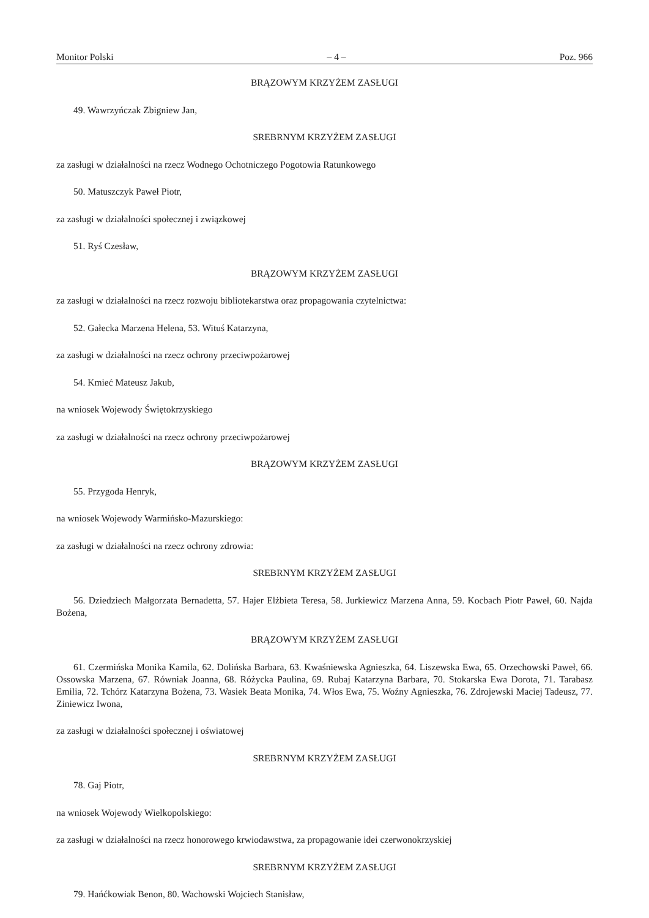Monitor Polski – 4 – Poz. 966
BRĄZOWYM KRZYŻEM ZASŁUGI
49. Wawrzyńczak Zbigniew Jan,
SREBRNYM KRZYŻEM ZASŁUGI
za zasługi w działalności na rzecz Wodnego Ochotniczego Pogotowia Ratunkowego
50. Matuszczyk Paweł Piotr,
za zasługi w działalności społecznej i związkowej
51. Ryś Czesław,
BRĄZOWYM KRZYŻEM ZASŁUGI
za zasługi w działalności na rzecz rozwoju bibliotekarstwa oraz propagowania czytelnictwa:
52. Gałecka Marzena Helena, 53. Wituś Katarzyna,
za zasługi w działalności na rzecz ochrony przeciwpożarowej
54. Kmieć Mateusz Jakub,
na wniosek Wojewody Świętokrzyskiego
za zasługi w działalności na rzecz ochrony przeciwpożarowej
BRĄZOWYM KRZYŻEM ZASŁUGI
55. Przygoda Henryk,
na wniosek Wojewody Warmińsko-Mazurskiego:
za zasługi w działalności na rzecz ochrony zdrowia:
SREBRNYM KRZYŻEM ZASŁUGI
56. Dziedziech Małgorzata Bernadetta, 57. Hajer Elżbieta Teresa, 58. Jurkiewicz Marzena Anna, 59. Kocbach Piotr Paweł, 60. Najda Bożena,
BRĄZOWYM KRZYŻEM ZASŁUGI
61. Czermińska Monika Kamila, 62. Dolińska Barbara, 63. Kwaśniewska Agnieszka, 64. Liszewska Ewa, 65. Orzechowski Paweł, 66. Ossowska Marzena, 67. Równiak Joanna, 68. Różycka Paulina, 69. Rubaj Katarzyna Barbara, 70. Stokarska Ewa Dorota, 71. Tarabasz Emilia, 72. Tchórz Katarzyna Bożena, 73. Wasiek Beata Monika, 74. Włos Ewa, 75. Woźny Agnieszka, 76. Zdrojewski Maciej Tadeusz, 77. Ziniewicz Iwona,
za zasługi w działalności społecznej i oświatowej
SREBRNYM KRZYŻEM ZASŁUGI
78. Gaj Piotr,
na wniosek Wojewody Wielkopolskiego:
za zasługi w działalności na rzecz honorowego krwiodawstwa, za propagowanie idei czerwonokrzyskiej
SREBRNYM KRZYŻEM ZASŁUGI
79. Hańćkowiak Benon, 80. Wachowski Wojciech Stanisław,